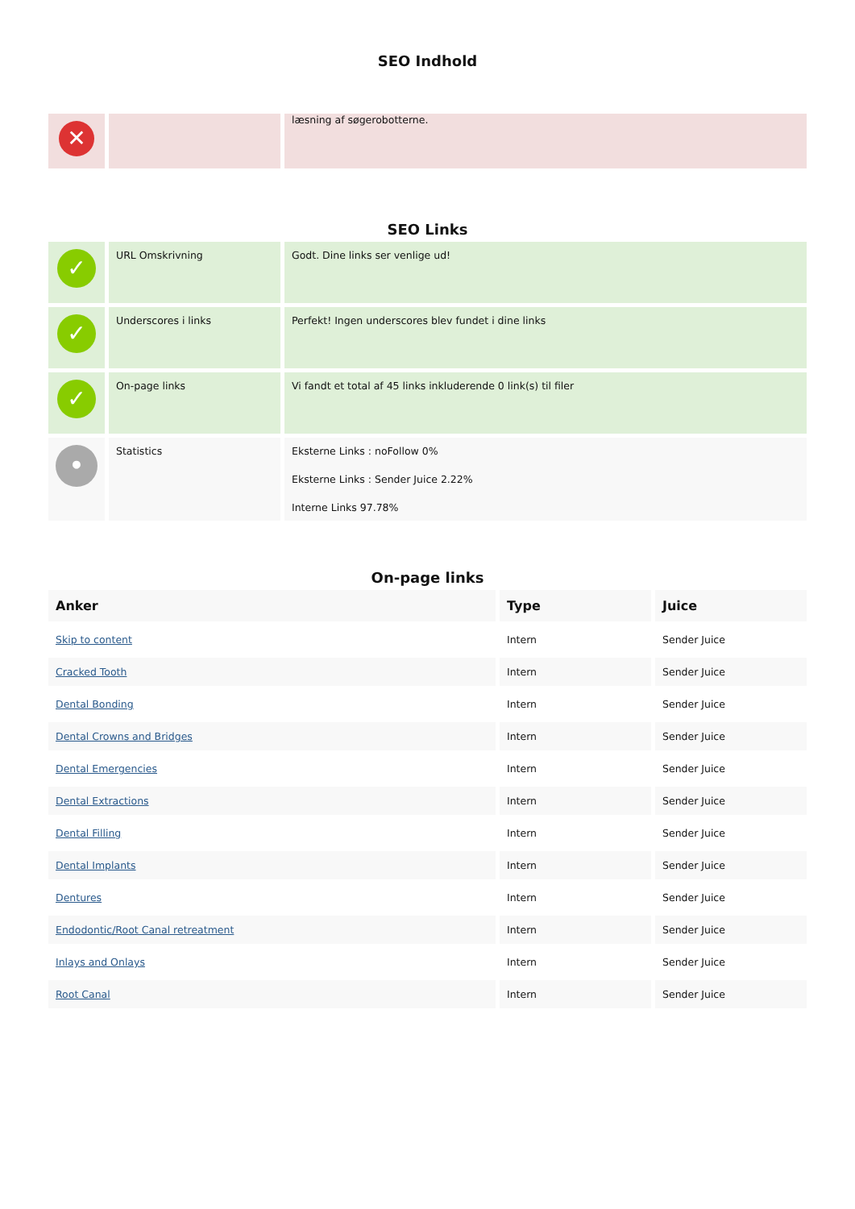SEO Indhold
| ✕ | | læsning af søgerobotterne. |
SEO Links
| ✓ | URL Omskrivning | Godt. Dine links ser venlige ud! |
| ✓ | Underscores i links | Perfekt! Ingen underscores blev fundet i dine links |
| ✓ | On-page links | Vi fandt et total af 45 links inkluderende 0 link(s) til filer |
| • | Statistics | Eksterne Links : noFollow 0% Eksterne Links : Sender Juice 2.22% Interne Links 97.78% |
On-page links
| Anker | Type | Juice |
| --- | --- | --- |
| Skip to content | Intern | Sender Juice |
| Cracked Tooth | Intern | Sender Juice |
| Dental Bonding | Intern | Sender Juice |
| Dental Crowns and Bridges | Intern | Sender Juice |
| Dental Emergencies | Intern | Sender Juice |
| Dental Extractions | Intern | Sender Juice |
| Dental Filling | Intern | Sender Juice |
| Dental Implants | Intern | Sender Juice |
| Dentures | Intern | Sender Juice |
| Endodontic/Root Canal retreatment | Intern | Sender Juice |
| Inlays and Onlays | Intern | Sender Juice |
| Root Canal | Intern | Sender Juice |